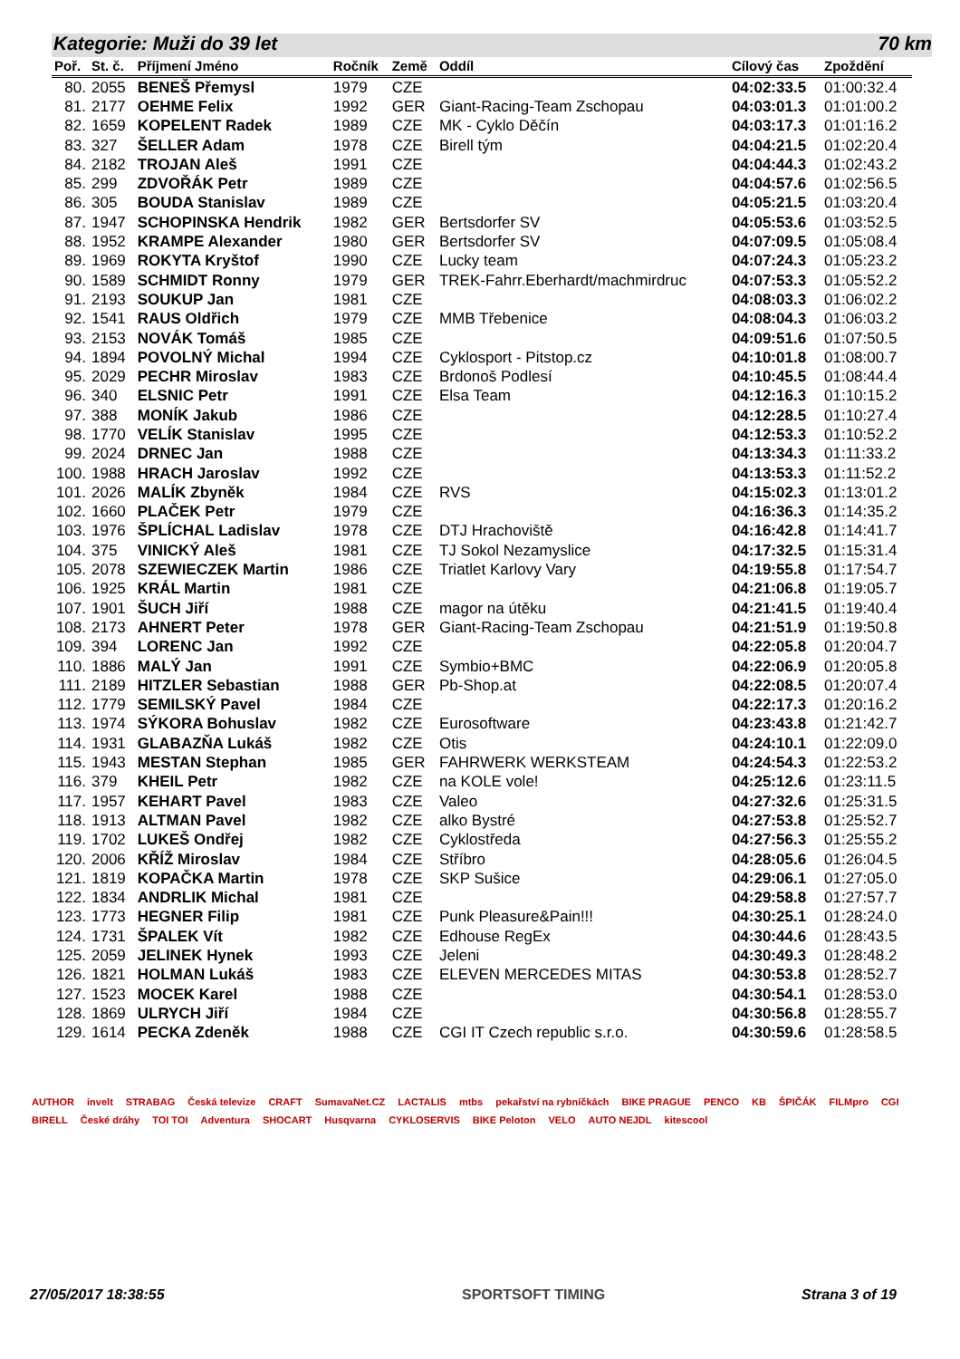Kategorie: Muži do 39 let 70 km
| Poř. | St. č. | Příjmení Jméno | Ročník | Země | Oddíl | Cílový čas | Zpoždění |
| --- | --- | --- | --- | --- | --- | --- | --- |
| 80. | 2055 | BENEŠ Přemysl | 1979 | CZE | | 04:02:33.5 | 01:00:32.4 |
| 81. | 2177 | OEHME Felix | 1992 | GER | Giant-Racing-Team Zschopau | 04:03:01.3 | 01:01:00.2 |
| 82. | 1659 | KOPELENT Radek | 1989 | CZE | MK - Cyklo Děčín | 04:03:17.3 | 01:01:16.2 |
| 83. | 327 | ŠELLER Adam | 1978 | CZE | Birell tým | 04:04:21.5 | 01:02:20.4 |
| 84. | 2182 | TROJAN Aleš | 1991 | CZE | | 04:04:44.3 | 01:02:43.2 |
| 85. | 299 | ZDVOŘÁK Petr | 1989 | CZE | | 04:04:57.6 | 01:02:56.5 |
| 86. | 305 | BOUDA Stanislav | 1989 | CZE | | 04:05:21.5 | 01:03:20.4 |
| 87. | 1947 | SCHOPINSKA Hendrik | 1982 | GER | Bertsdorfer SV | 04:05:53.6 | 01:03:52.5 |
| 88. | 1952 | KRAMPE Alexander | 1980 | GER | Bertsdorfer SV | 04:07:09.5 | 01:05:08.4 |
| 89. | 1969 | ROKYTA Kryštof | 1990 | CZE | Lucky team | 04:07:24.3 | 01:05:23.2 |
| 90. | 1589 | SCHMIDT Ronny | 1979 | GER | TREK-Fahrr.Eberhardt/machmirdruc | 04:07:53.3 | 01:05:52.2 |
| 91. | 2193 | SOUKUP Jan | 1981 | CZE | | 04:08:03.3 | 01:06:02.2 |
| 92. | 1541 | RAUS Oldřich | 1979 | CZE | MMB Třebenice | 04:08:04.3 | 01:06:03.2 |
| 93. | 2153 | NOVÁK Tomáš | 1985 | CZE | | 04:09:51.6 | 01:07:50.5 |
| 94. | 1894 | POVOLNÝ Michal | 1994 | CZE | Cyklosport - Pitstop.cz | 04:10:01.8 | 01:08:00.7 |
| 95. | 2029 | PECHR Miroslav | 1983 | CZE | Brdonoš Podlesí | 04:10:45.5 | 01:08:44.4 |
| 96. | 340 | ELSNIC Petr | 1991 | CZE | Elsa Team | 04:12:16.3 | 01:10:15.2 |
| 97. | 388 | MONÍK Jakub | 1986 | CZE | | 04:12:28.5 | 01:10:27.4 |
| 98. | 1770 | VELÍK Stanislav | 1995 | CZE | | 04:12:53.3 | 01:10:52.2 |
| 99. | 2024 | DRNEC Jan | 1988 | CZE | | 04:13:34.3 | 01:11:33.2 |
| 100. | 1988 | HRACH Jaroslav | 1992 | CZE | | 04:13:53.3 | 01:11:52.2 |
| 101. | 2026 | MALÍK Zbyněk | 1984 | CZE | RVS | 04:15:02.3 | 01:13:01.2 |
| 102. | 1660 | PLAČEK Petr | 1979 | CZE | | 04:16:36.3 | 01:14:35.2 |
| 103. | 1976 | ŠPLÍCHAL Ladislav | 1978 | CZE | DTJ Hrachoviště | 04:16:42.8 | 01:14:41.7 |
| 104. | 375 | VINICKÝ Aleš | 1981 | CZE | TJ Sokol Nezamyslice | 04:17:32.5 | 01:15:31.4 |
| 105. | 2078 | SZEWIECZEK Martin | 1986 | CZE | Triatlet Karlovy Vary | 04:19:55.8 | 01:17:54.7 |
| 106. | 1925 | KRÁL Martin | 1981 | CZE | | 04:21:06.8 | 01:19:05.7 |
| 107. | 1901 | ŠUCH Jiří | 1988 | CZE | magor na útěku | 04:21:41.5 | 01:19:40.4 |
| 108. | 2173 | AHNERT Peter | 1978 | GER | Giant-Racing-Team Zschopau | 04:21:51.9 | 01:19:50.8 |
| 109. | 394 | LORENC Jan | 1992 | CZE | | 04:22:05.8 | 01:20:04.7 |
| 110. | 1886 | MALÝ Jan | 1991 | CZE | Symbio+BMC | 04:22:06.9 | 01:20:05.8 |
| 111. | 2189 | HITZLER Sebastian | 1988 | GER | Pb-Shop.at | 04:22:08.5 | 01:20:07.4 |
| 112. | 1779 | SEMILSKÝ Pavel | 1984 | CZE | | 04:22:17.3 | 01:20:16.2 |
| 113. | 1974 | SÝKORA Bohuslav | 1982 | CZE | Eurosoftware | 04:23:43.8 | 01:21:42.7 |
| 114. | 1931 | GLABAZŇA Lukáš | 1982 | CZE | Otis | 04:24:10.1 | 01:22:09.0 |
| 115. | 1943 | MESTAN Stephan | 1985 | GER | FAHRWERK WERKSTEAM | 04:24:54.3 | 01:22:53.2 |
| 116. | 379 | KHEIL Petr | 1982 | CZE | na KOLE vole! | 04:25:12.6 | 01:23:11.5 |
| 117. | 1957 | KEHART Pavel | 1983 | CZE | Valeo | 04:27:32.6 | 01:25:31.5 |
| 118. | 1913 | ALTMAN Pavel | 1982 | CZE | alko Bystré | 04:27:53.8 | 01:25:52.7 |
| 119. | 1702 | LUKEŠ Ondřej | 1982 | CZE | Cyklostředa | 04:27:56.3 | 01:25:55.2 |
| 120. | 2006 | KŘÍŽ Miroslav | 1984 | CZE | Stříbro | 04:28:05.6 | 01:26:04.5 |
| 121. | 1819 | KOPAČKA Martin | 1978 | CZE | SKP Sušice | 04:29:06.1 | 01:27:05.0 |
| 122. | 1834 | ANDRLIK Michal | 1981 | CZE | | 04:29:58.8 | 01:27:57.7 |
| 123. | 1773 | HEGNER Filip | 1981 | CZE | Punk Pleasure&Pain!!! | 04:30:25.1 | 01:28:24.0 |
| 124. | 1731 | ŠPALEK Vít | 1982 | CZE | Edhouse RegEx | 04:30:44.6 | 01:28:43.5 |
| 125. | 2059 | JELINEK Hynek | 1993 | CZE | Jeleni | 04:30:49.3 | 01:28:48.2 |
| 126. | 1821 | HOLMAN Lukáš | 1983 | CZE | ELEVEN MERCEDES MITAS | 04:30:53.8 | 01:28:52.7 |
| 127. | 1523 | MOCEK Karel | 1988 | CZE | | 04:30:54.1 | 01:28:53.0 |
| 128. | 1869 | ULRYCH Jiří | 1984 | CZE | | 04:30:56.8 | 01:28:55.7 |
| 129. | 1614 | PECKA Zdeněk | 1988 | CZE | CGI IT Czech republic s.r.o. | 04:30:59.6 | 01:28:58.5 |
AUTHOR invelt STRABAG Česká televize CRAFT SumavaNet.CZ LACTALIS mtbs pekařství na rybníčkách BIKE PRAGUE PENCO KB ŠPIČÁK FILMpro CGI BIRELL České dráhy TOI TOI Adventura SHOCART Husqvarna CYKLOSERVIS BIKE Peloton VELO AUTO NEJDL kitescool
27/05/2017 18:38:55 SPORTSOFT TIMING Strana 3 of 19